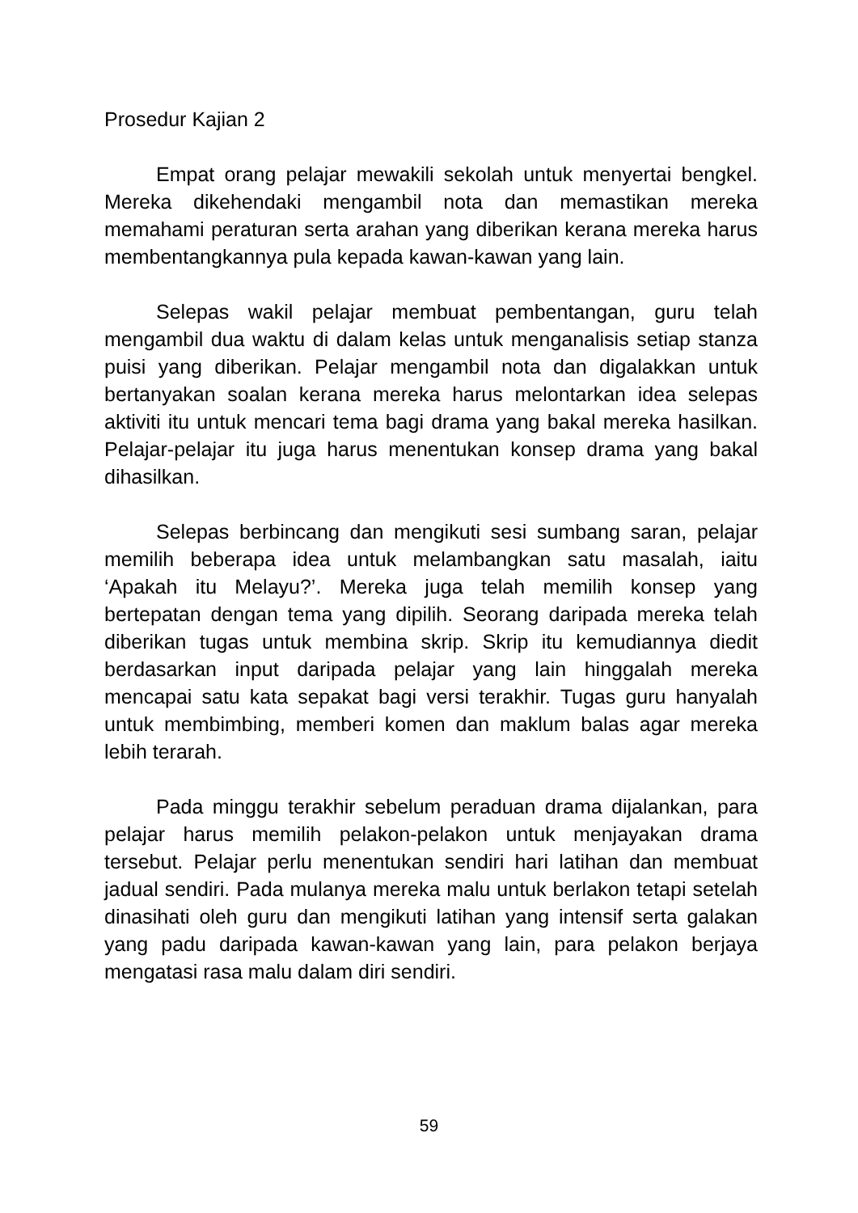Prosedur Kajian 2
Empat orang pelajar mewakili sekolah untuk menyertai bengkel. Mereka dikehendaki mengambil nota dan memastikan mereka memahami peraturan serta arahan yang diberikan kerana mereka harus membentangkannya pula kepada kawan-kawan yang lain.
Selepas wakil pelajar membuat pembentangan, guru telah mengambil dua waktu di dalam kelas untuk menganalisis setiap stanza puisi yang diberikan. Pelajar mengambil nota dan digalakkan untuk bertanyakan soalan kerana mereka harus melontarkan idea selepas aktiviti itu untuk mencari tema bagi drama yang bakal mereka hasilkan. Pelajar-pelajar itu juga harus menentukan konsep drama yang bakal dihasilkan.
Selepas berbincang dan mengikuti sesi sumbang saran, pelajar memilih beberapa idea untuk melambangkan satu masalah, iaitu ‘Apakah itu Melayu?’. Mereka juga telah memilih konsep yang bertepatan dengan tema yang dipilih. Seorang daripada mereka telah diberikan tugas untuk membina skrip. Skrip itu kemudiannya diedit berdasarkan input daripada pelajar yang lain hinggalah mereka mencapai satu kata sepakat bagi versi terakhir. Tugas guru hanyalah untuk membimbing, memberi komen dan maklum balas agar mereka lebih terarah.
Pada minggu terakhir sebelum peraduan drama dijalankan, para pelajar harus memilih pelakon-pelakon untuk menjayakan drama tersebut. Pelajar perlu menentukan sendiri hari latihan dan membuat jadual sendiri. Pada mulanya mereka malu untuk berlakon tetapi setelah dinasihati oleh guru dan mengikuti latihan yang intensif serta galakan yang padu daripada kawan-kawan yang lain, para pelakon berjaya mengatasi rasa malu dalam diri sendiri.
59